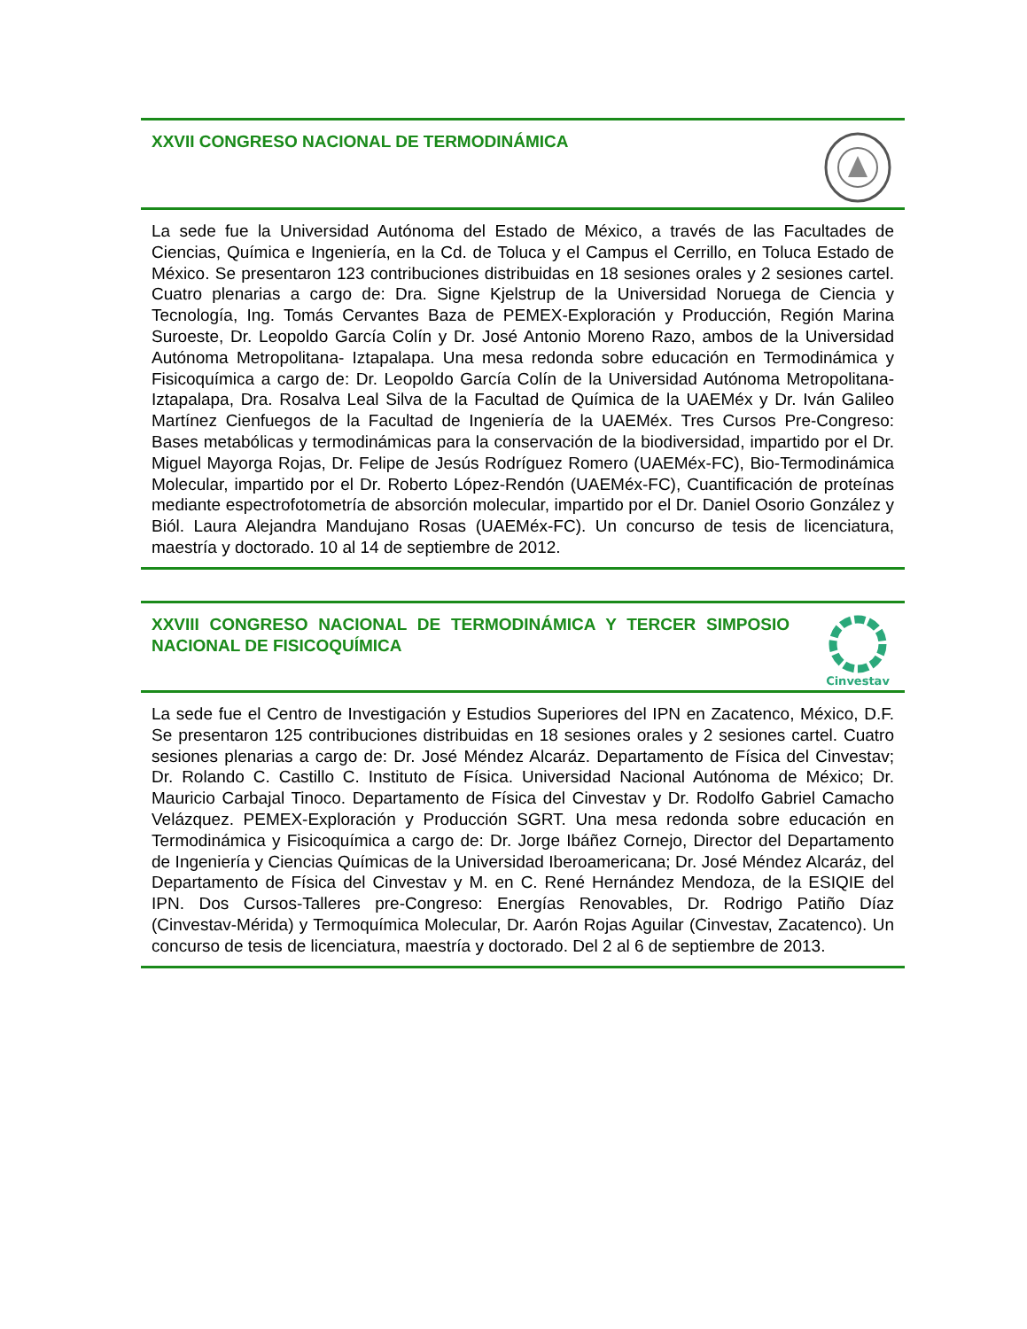XXVII CONGRESO NACIONAL DE TERMODINÁMICA
La sede fue la Universidad Autónoma del Estado de México, a través de las Facultades de Ciencias, Química e Ingeniería, en la Cd. de Toluca y el Campus el Cerrillo, en Toluca Estado de México. Se presentaron 123 contribuciones distribuidas en 18 sesiones orales y 2 sesiones cartel. Cuatro plenarias a cargo de: Dra. Signe Kjelstrup de la Universidad Noruega de Ciencia y Tecnología, Ing. Tomás Cervantes Baza de PEMEX-Exploración y Producción, Región Marina Suroeste, Dr. Leopoldo García Colín y Dr. José Antonio Moreno Razo, ambos de la Universidad Autónoma Metropolitana- Iztapalapa. Una mesa redonda sobre educación en Termodinámica y Fisicoquímica a cargo de: Dr. Leopoldo García Colín de la Universidad Autónoma Metropolitana-Iztapalapa, Dra. Rosalva Leal Silva de la Facultad de Química de la UAEMéx y Dr. Iván Galileo Martínez Cienfuegos de la Facultad de Ingeniería de la UAEMéx. Tres Cursos Pre-Congreso: Bases metabólicas y termodinámicas para la conservación de la biodiversidad, impartido por el Dr. Miguel Mayorga Rojas, Dr. Felipe de Jesús Rodríguez Romero (UAEMéx-FC), Bio-Termodinámica Molecular, impartido por el Dr. Roberto López-Rendón (UAEMéx-FC), Cuantificación de proteínas mediante espectrofotometría de absorción molecular, impartido por el Dr. Daniel Osorio González y Biól. Laura Alejandra Mandujano Rosas (UAEMéx-FC). Un concurso de tesis de licenciatura, maestría y doctorado. 10 al 14 de septiembre de 2012.
XXVIII CONGRESO NACIONAL DE TERMODINÁMICA Y TERCER SIMPOSIO NACIONAL DE FISICOQUÍMICA
Cinvestav
La sede fue el Centro de Investigación y Estudios Superiores del IPN en Zacatenco, México, D.F. Se presentaron 125 contribuciones distribuidas en 18 sesiones orales y 2 sesiones cartel. Cuatro sesiones plenarias a cargo de: Dr. José Méndez Alcaráz. Departamento de Física del Cinvestav; Dr. Rolando C. Castillo C. Instituto de Física. Universidad Nacional Autónoma de México; Dr. Mauricio Carbajal Tinoco. Departamento de Física del Cinvestav y Dr. Rodolfo Gabriel Camacho Velázquez. PEMEX-Exploración y Producción SGRT. Una mesa redonda sobre educación en Termodinámica y Fisicoquímica a cargo de: Dr. Jorge Ibáñez Cornejo, Director del Departamento de Ingeniería y Ciencias Químicas de la Universidad Iberoamericana; Dr. José Méndez Alcaráz, del Departamento de Física del Cinvestav y M. en C. René Hernández Mendoza, de la ESIQIE del IPN. Dos Cursos-Talleres pre-Congreso: Energías Renovables, Dr. Rodrigo Patiño Díaz (Cinvestav-Mérida) y Termoquímica Molecular, Dr. Aarón Rojas Aguilar (Cinvestav, Zacatenco). Un concurso de tesis de licenciatura, maestría y doctorado. Del 2 al 6 de septiembre de 2013.